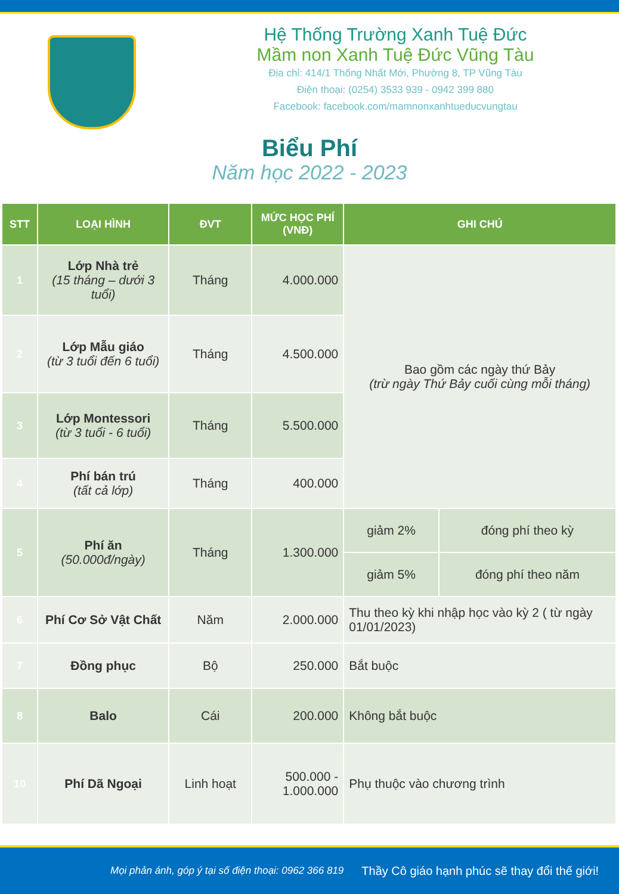Hệ Thống Trường Xanh Tuệ Đức
Mầm non Xanh Tuệ Đức Vũng Tàu
Địa chỉ: 414/1 Thống Nhất Mới, Phường 8, TP Vũng Tàu
Điện thoại: (0254) 3533 939 - 0942 399 880
Facebook: facebook.com/mamnonxanhtueducvungtau
Biểu Phí
Năm học 2022 - 2023
| STT | LOẠI HÌNH | ĐVT | MỨC HỌC PHÍ (VNĐ) | GHI CHÚ | |
| --- | --- | --- | --- | --- | --- |
| 1 | Lớp Nhà trẻ (15 tháng – dưới 3 tuổi) | Tháng | 4.000.000 | Bao gồm các ngày thứ Bảy (trừ ngày Thứ Bảy cuối cùng mỗi tháng) | |
| 2 | Lớp Mẫu giáo (từ 3 tuổi đến 6 tuổi) | Tháng | 4.500.000 | | |
| 3 | Lớp Montessori (từ 3 tuổi - 6 tuổi) | Tháng | 5.500.000 | | |
| 4 | Phí bán trú (tất cả lớp) | Tháng | 400.000 | | |
| 5 | Phí ăn (50.000đ/ngày) | Tháng | 1.300.000 | giảm 2% | đóng phí theo kỳ |
| | | | | giảm 5% | đóng phí theo năm |
| 6 | Phí Cơ Sở Vật Chất | Năm | 2.000.000 | Thu theo kỳ khi nhập học vào kỳ 2 ( từ ngày 01/01/2023) | |
| 7 | Đồng phục | Bộ | 250.000 | Bắt buộc | |
| 8 | Balo | Cái | 200.000 | Không bắt buộc | |
| 10 | Phí Dã Ngoại | Linh hoạt | 500.000 - 1.000.000 | Phụ thuộc vào chương trình | |
Mọi phản ánh, góp ý tại số điện thoại: 0962 366 819 Thầy Cô giáo hạnh phúc sẽ thay đổi thế giới!